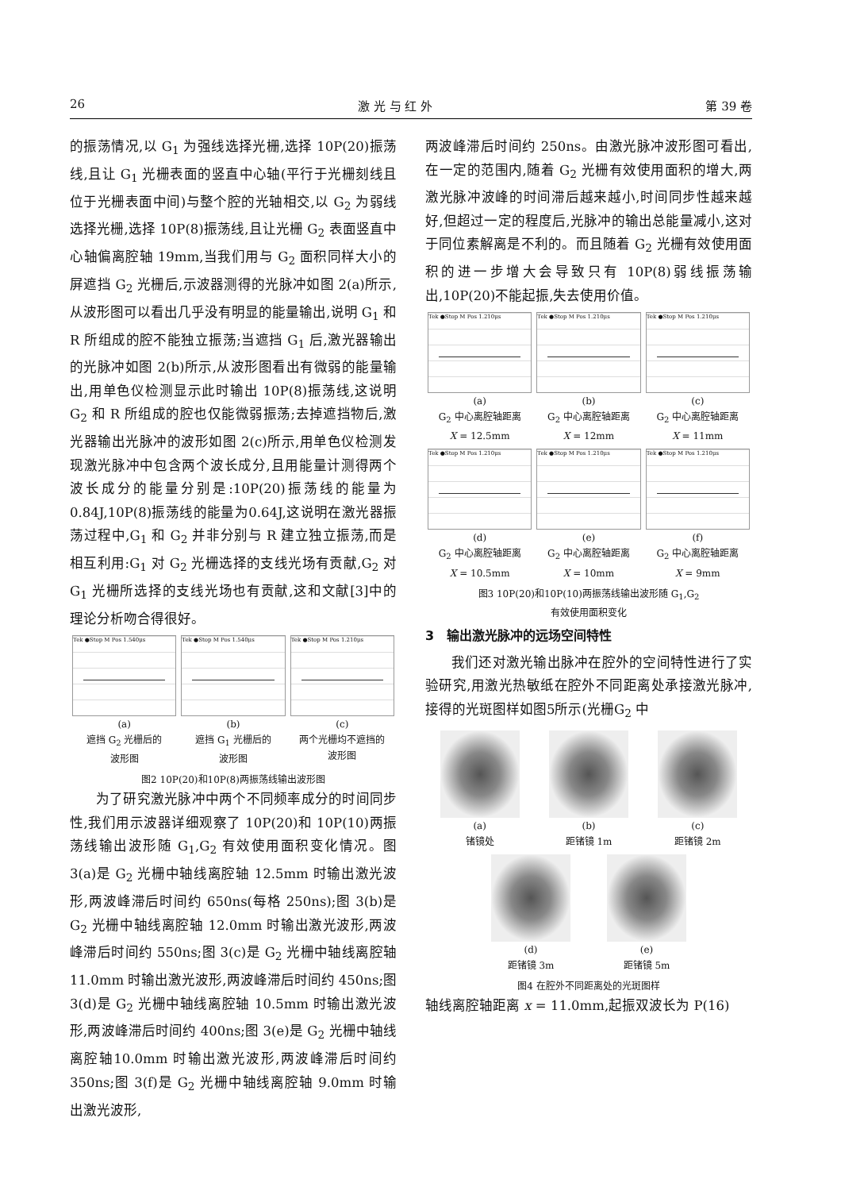26 激 光 与 红 外 第 39 卷
的振荡情况,以 G<sub>1</sub> 为强线选择光栅,选择 10P(20)振荡线,且让 G<sub>1</sub> 光栅表面的竖直中心轴(平行于光栅刻线且位于光栅表面中间)与整个腔的光轴相交,以 G<sub>2</sub> 为弱线选择光栅,选择 10P(8)振荡线,且让光栅 G<sub>2</sub> 表面竖直中心轴偏离腔轴 19mm,当我们用与 G<sub>2</sub> 面积同样大小的屏遮挡 G<sub>2</sub> 光栅后,示波器测得的光脉冲如图 2(a)所示,从波形图可以看出几乎没有明显的能量输出,说明 G<sub>1</sub> 和 R 所组成的腔不能独立振荡;当遮挡 G<sub>1</sub> 后,激光器输出的光脉冲如图 2(b)所示,从波形图看出有微弱的能量输出,用单色仪检测显示此时输出 10P(8)振荡线,这说明 G<sub>2</sub> 和 R 所组成的腔也仅能微弱振荡;去掉遮挡物后,激光器输出光脉冲的波形如图 2(c)所示,用单色仪检测发现激光脉冲中包含两个波长成分,且用能量计测得两个波长成分的能量分别是:10P(20)振荡线的能量为 0.84J,10P(8)振荡线的能量为0.64J,这说明在激光器振荡过程中,G<sub>1</sub> 和 G<sub>2</sub> 并非分别与 R 建立独立振荡,而是相互利用:G<sub>1</sub> 对 G<sub>2</sub> 光栅选择的支线光场有贡献,G<sub>2</sub> 对 G<sub>1</sub> 光栅所选择的支线光场也有贡献,这和文献[3]中的理论分析吻合得很好。
Tek ●Stop M Pos 1.540μs
(a)
遮挡 G<sub>2</sub> 光栅后的
波形图
Tek ●Stop M Pos 1.540μs
(b)
遮挡 G<sub>1</sub> 光栅后的
波形图
Tek ●Stop M Pos 1.210μs
(c)
两个光栅均不遮挡的
波形图
图2 10P(20)和10P(8)两振荡线输出波形图
为了研究激光脉冲中两个不同频率成分的时间同步性,我们用示波器详细观察了 10P(20)和 10P(10)两振荡线输出波形随 G<sub>1</sub>,G<sub>2</sub> 有效使用面积变化情况。图 3(a)是 G<sub>2</sub> 光栅中轴线离腔轴 12.5mm 时输出激光波形,两波峰滞后时间约 650ns(每格 250ns);图 3(b)是 G<sub>2</sub> 光栅中轴线离腔轴 12.0mm 时输出激光波形,两波峰滞后时间约 550ns;图 3(c)是 G<sub>2</sub> 光栅中轴线离腔轴 11.0mm 时输出激光波形,两波峰滞后时间约 450ns;图 3(d)是 G<sub>2</sub> 光栅中轴线离腔轴 10.5mm 时输出激光波形,两波峰滞后时间约 400ns;图 3(e)是 G<sub>2</sub> 光栅中轴线离腔轴10.0mm 时输出激光波形,两波峰滞后时间约 350ns;图 3(f)是 G<sub>2</sub> 光栅中轴线离腔轴 9.0mm 时输出激光波形,
两波峰滞后时间约 250ns。由激光脉冲波形图可看出,在一定的范围内,随着 G<sub>2</sub> 光栅有效使用面积的增大,两激光脉冲波峰的时间滞后越来越小,时间同步性越来越好,但超过一定的程度后,光脉冲的输出总能量减小,这对于同位素解离是不利的。而且随着 G<sub>2</sub> 光栅有效使用面积的进一步增大会导致只有 10P(8)弱线振荡输出,10P(20)不能起振,失去使用价值。
Tek ●Stop M Pos 1.210μs
(a)
G<sub>2</sub> 中心离腔轴距离
X = 12.5mm
Tek ●Stop M Pos 1.210μs
(b)
G<sub>2</sub> 中心离腔轴距离
X = 12mm
Tek ●Stop M Pos 1.210μs
(c)
G<sub>2</sub> 中心离腔轴距离
X = 11mm
Tek ●Stop M Pos 1.210μs
(d)
G<sub>2</sub> 中心离腔轴距离
X = 10.5mm
Tek ●Stop M Pos 1.210μs
(e)
G<sub>2</sub> 中心离腔轴距离
X = 10mm
Tek ●Stop M Pos 1.210μs
(f)
G<sub>2</sub> 中心离腔轴距离
X = 9mm
图3 10P(20)和10P(10)两振荡线输出波形随 G<sub>1</sub>,G<sub>2</sub>
有效使用面积变化
3　输出激光脉冲的远场空间特性
我们还对激光输出脉冲在腔外的空间特性进行了实验研究,用激光热敏纸在腔外不同距离处承接激光脉冲,接得的光斑图样如图5所示(光栅G<sub>2</sub> 中
(a)
锗镜处
(b)
距锗镜 1m
(c)
距锗镜 2m
(d)
距锗镜 3m
(e)
距锗镜 5m
图4 在腔外不同距离处的光斑图样
轴线离腔轴距离 x = 11.0mm,起振双波长为 P(16)